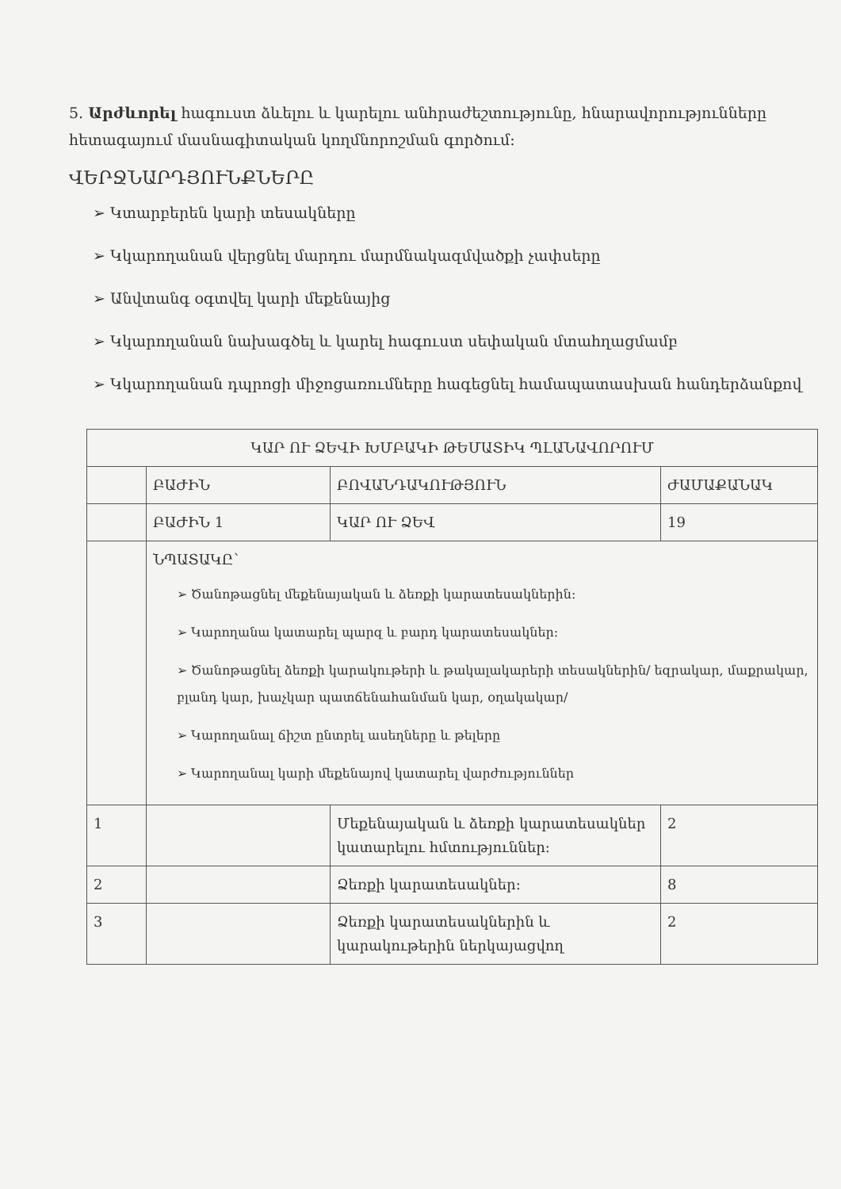5. Արժևորել հագուստ ձևելու և կարելու անհրաժեշտությունը, հնարավորությունները հետագայում մասնագիտական կողմնորոշման գործում:
ՎԵՐՋՆԱՐԴՅՈՒՆՔՆԵՐԸ
➢ Կտարբերեն կարի տեսակները
➢ Կկարողանան վերցնել մարդու մարմնակազմվածքի չափսերը
➢ Անվտանգ օգտվել կարի մեքենայից
➢ Կկարողանան նախագծել և կարել հագուստ սեփական մտահղացմամբ
➢ Կկարողանան դպրոցի միջոցառումները հագեցնել համապատասխան հանդերձանքով
| ԿԱՐ ՈՒ ՁԵՎԻ ԽՄԲԱԿԻ ԹԵՄԱՏԻԿ ՊԼԱՆԱՎՈՐՈՒՄ | | | |
| | ԲԱԺԻՆ | ԲՈՎԱՆԴԱԿՈՒԹՅՈՒՆ | ԺԱՄԱՔԱՆԱԿ |
| | ԲԱԺԻՆ 1 | ԿԱՐ ՈՒ ՁԵՎ | 19 |
| | ՆՊԱՏԱԿԸ՝ ➢ Ծանոթացնել մեքենայական և ձեռքի կարատեսակներին: ➢ Կարողանա կատարել պարզ և բարդ կարատեսակներ: ➢ Ծանոթացնել ձեռքի կարակութերի և թակալակարերի տեսակներին/ եզրակար, մաքրակար, բլանդ կար, խաչկար պատճենահանման կար, օղակակար/ ➢ Կարողանալ ճիշտ ընտրել ասեղները և թելերը ➢ Կարողանալ կարի մեքենայով կատարել վարժություններ | | |
| 1 | | Մեքենայական և ձեռքի կարատեսակներ կատարելու հմտություններ: | 2 |
| 2 | | Ձեռքի կարատեսակներ: | 8 |
| 3 | | Ձեռքի կարատեսակներին և կարակութերին ներկայացվող | 2 |